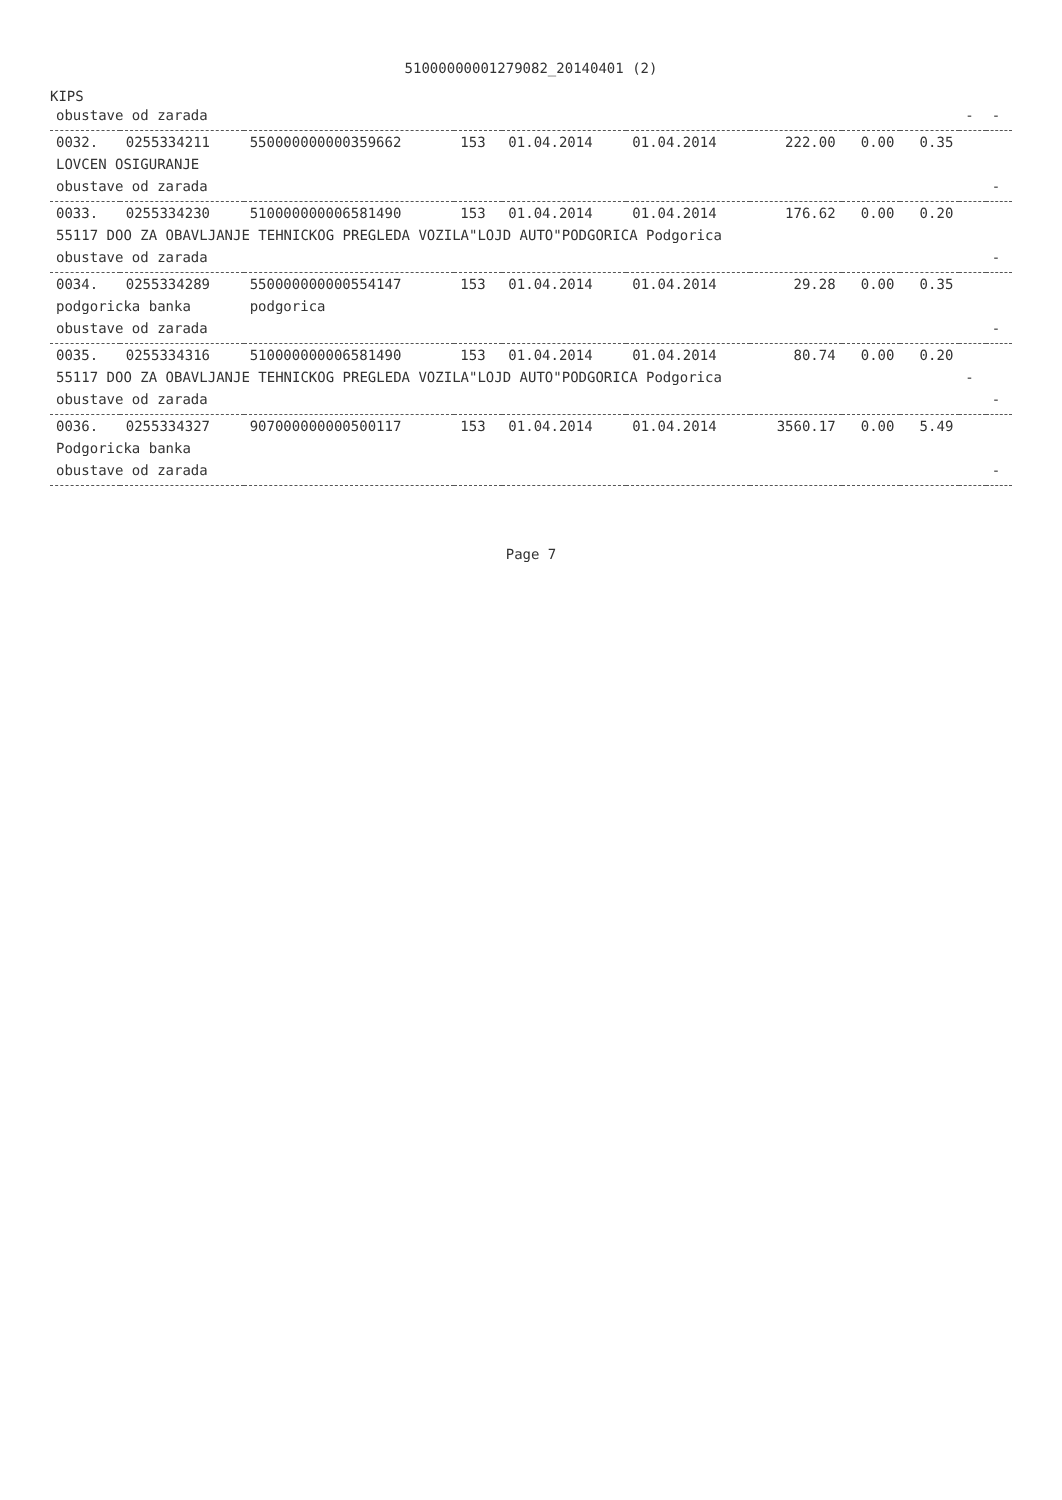51000000001279082_20140401 (2)
KIPS
| obustave od zarada | | | | | | | | | - | - |
| 0032. | 0255334211 | 550000000000359662 | 153 | 01.04.2014 | 01.04.2014 | 222.00 | 0.00 | 0.35 | | |
| LOVCEN OSIGURANJE | | | | | | | | | | |
| obustave od zarada | | | | | | | | | | - |
| 0033. | 0255334230 | 510000000006581490 | 153 | 01.04.2014 | 01.04.2014 | 176.62 | 0.00 | 0.20 | | |
| 55117 DOO ZA OBAVLJANJE TEHNICKOG PREGLEDA VOZILA"LOJD AUTO"PODGORICA Podgorica | | | | | | | | | | |
| obustave od zarada | | | | | | | | | | - |
| 0034. | 0255334289 | 550000000000554147 | 153 | 01.04.2014 | 01.04.2014 | 29.28 | 0.00 | 0.35 | | |
| podgoricka banka | | podgorica | | | | | | | | |
| obustave od zarada | | | | | | | | | | - |
| 0035. | 0255334316 | 510000000006581490 | 153 | 01.04.2014 | 01.04.2014 | 80.74 | 0.00 | 0.20 | | |
| 55117 DOO ZA OBAVLJANJE TEHNICKOG PREGLEDA VOZILA"LOJD AUTO"PODGORICA Podgorica | | | | | | | | | - | |
| obustave od zarada | | | | | | | | | | - |
| 0036. | 0255334327 | 907000000000500117 | 153 | 01.04.2014 | 01.04.2014 | 3560.17 | 0.00 | 5.49 | | |
| Podgoricka banka | | | | | | | | | | |
| obustave od zarada | | | | | | | | | | - |
Page 7